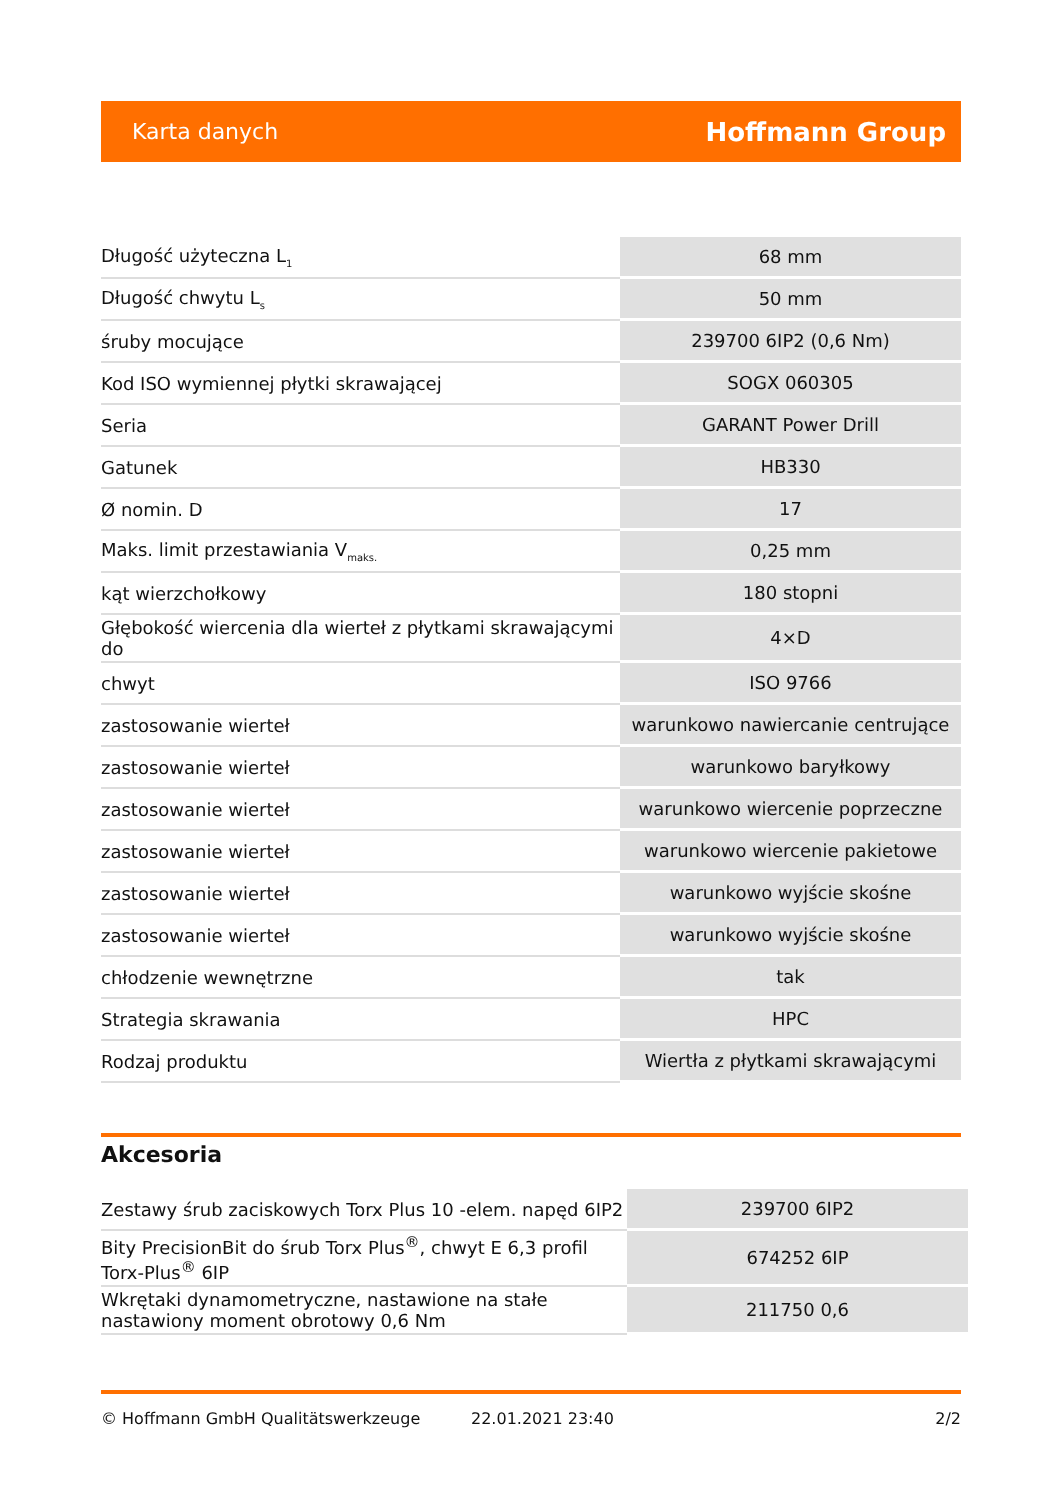Karta danych Hoffmann Group
| Długość użyteczna L<sub>1</sub> | 68 mm |
| Długość chwytu L<sub>s</sub> | 50 mm |
| śruby mocujące | 239700 6IP2 (0,6 Nm) |
| Kod ISO wymiennej płytki skrawającej | SOGX 060305 |
| Seria | GARANT Power Drill |
| Gatunek | HB330 |
| Ø nomin. D | 17 |
| Maks. limit przestawiania V<sub>maks.</sub> | 0,25 mm |
| kąt wierzchołkowy | 180 stopni |
| Głębokość wiercenia dla wierteł z płytkami skrawającymi do | 4×D |
| chwyt | ISO 9766 |
| zastosowanie wierteł | warunkowo nawiercanie centrujące |
| zastosowanie wierteł | warunkowo baryłkowy |
| zastosowanie wierteł | warunkowo wiercenie poprzeczne |
| zastosowanie wierteł | warunkowo wiercenie pakietowe |
| zastosowanie wierteł | warunkowo wyjście skośne |
| zastosowanie wierteł | warunkowo wyjście skośne |
| chłodzenie wewnętrzne | tak |
| Strategia skrawania | HPC |
| Rodzaj produktu | Wiertła z płytkami skrawającymi |
Akcesoria
| Zestawy śrub zaciskowych Torx Plus 10 -elem. napęd 6IP2 | 239700 6IP2 |
| Bity PrecisionBit do śrub Torx Plus<sup>®</sup>, chwyt E 6,3 profil Torx-Plus<sup>®</sup> 6IP | 674252 6IP |
| Wkrętaki dynamometryczne, nastawione na stałe nastawiony moment obrotowy 0,6 Nm | 211750 0,6 |
© Hoffmann GmbH Qualitätswerkzeuge 22.01.2021 23:40 2/2